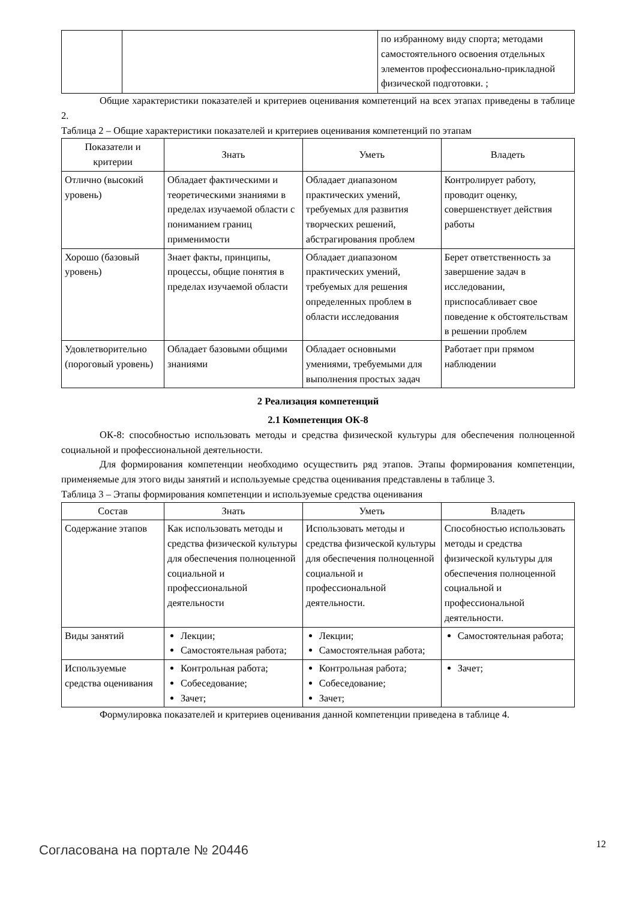| | | по избранному виду спорта; методами самостоятельного освоения отдельных элементов профессионально-приклад­ной физической подготовки. ; |
Общие характеристики показателей и критериев оценивания компетенций на всех этапах приведены в таблице 2.
Таблица 2 – Общие характеристики показателей и критериев оценивания компетенций по этапам
| Показатели и критерии | Знать | Уметь | Владеть |
| --- | --- | --- | --- |
| Отлично (высокий уровень) | Обладает фактическими и теоретическими знаниями в пределах изучаемой области с пониманием границ применимости | Обладает диапазоном практических умений, требуемых для развития творческих решений, абстрагирования проблем | Контролирует работу, проводит оценку, совершенствует действия работы |
| Хорошо (базовый уровень) | Знает факты, принципы, процессы, общие понятия в пределах изучаемой области | Обладает диапазоном практических умений, требуемых для решения определенных проблем в области исследования | Берет ответственность за завершение задач в исследовании, приспосабливает свое поведение к обстоятельствам в решении проблем |
| Удовлетворитель­но (пороговый уровень) | Обладает базовыми общими знаниями | Обладает основными умениями, требуемыми для выполнения простых задач | Работает при прямом наблюдении |
2 Реализация компетенций
2.1 Компетенция ОК-8
ОК-8: способностью использовать методы и средства физической культуры для обеспечения полноценной социальной и профессиональной деятельности.
Для формирования компетенции необходимо осуществить ряд этапов. Этапы формирования компетенции, применяемые для этого виды занятий и используемые средства оценивания представлены в таблице 3.
Таблица 3 – Этапы формирования компетенции и используемые средства оценивания
| Состав | Знать | Уметь | Владеть |
| --- | --- | --- | --- |
| Содержание этапов | Как использовать методы и средства физической культуры для обеспечения полноценной социальной и профессиональной деятельности | Использовать методы и средства физической культуры для обеспечения полноценной социальной и профессиональной деятельности. | Способностью использовать методы и средства физической культуры для обеспечения полноценной социальной и профессиональной деятельности. |
| Виды занятий | Лекции; Самостоятельная работа; | Лекции; Самостоятельная работа; | Самостоятельная работа; |
| Используемые средства оценивания | Контрольная работа; Собеседование; Зачет; | Контрольная работа; Собеседование; Зачет; | Зачет; |
Формулировка показателей и критериев оценивания данной компетенции приведена в таблице 4.
Согласована на портале № 20446 12